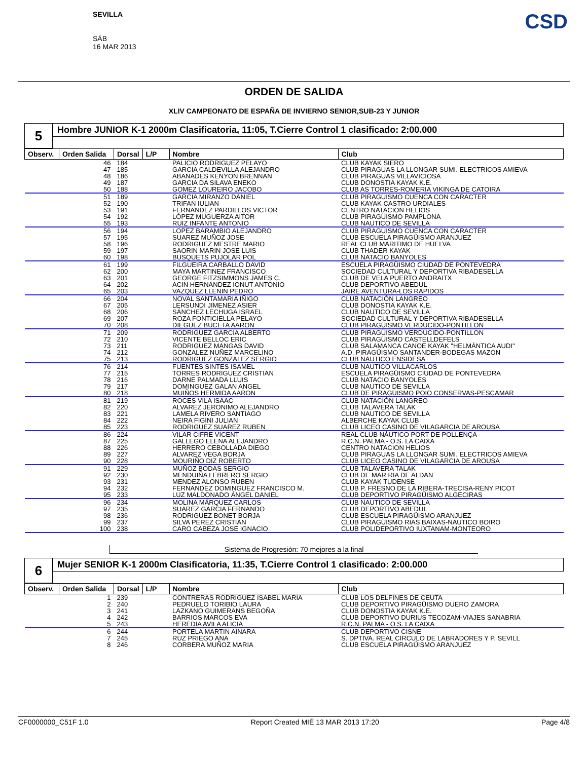SEVILLA
SÁB
16 MAR 2013
CSD
ORDEN DE SALIDA
XLIV CAMPEONATO DE ESPAÑA DE INVIERNO SENIOR,SUB-23 Y JUNIOR
5
Hombre JUNIOR K-1 2000m Clasificatoria, 11:05, T.Cierre Control 1 clasificado: 2:00.000
| Observ. | Orden Salida | Dorsal | L/P | Nombre | Club |
| --- | --- | --- | --- | --- | --- |
| | 46 | 184 | | PALICIO RODRIGUEZ PELAYO | CLUB KAYAK SIERO |
| | 47 | 185 | | GARCIA CALDEVILLA ALEJANDRO | CLUB PIRAGUAS LA LLONGAR SUMI. ELECTRICOS AMIEVA |
| | 48 | 186 | | ABANADES KENYON BRENNAN | CLUB PIRAGUAS VILLAVICIOSA |
| | 49 | 187 | | GARCIA DA SILAVA ENEKO | CLUB DONOSTIA KAYAK K.E. |
| | 50 | 188 | | GOMEZ LOUREIRO JACOBO | CLUB AS TORRES-ROMERIA VIKINGA DE CATOIRA |
| | 51 | 189 | | GARCIA MIRANZO DANIEL | CLUB PIRAGÜISMO CUENCA CON CARACTER |
| | 52 | 190 | | TRIFAN IULIAN | CLUB KAYAK CASTRO URDIALES |
| | 53 | 191 | | FERNANDEZ PARDILLOS VICTOR | CENTRO NATACION HELIOS |
| | 54 | 192 | | LÓPEZ MUGUERZA AITOR | CLUB PIRAGÜISMO PAMPLONA |
| | 55 | 193 | | RUIZ INFANTE ANTONIO | CLUB NAUTICO DE SEVILLA |
| | 56 | 194 | | LOPEZ BARAMBIO ALEJANDRO | CLUB PIRAGÜISMO CUENCA CON CARACTER |
| | 57 | 195 | | SUAREZ MUÑOZ JOSE | CLUB ESCUELA PIRAGÜISMO ARANJUEZ |
| | 58 | 196 | | RODRIGUEZ MESTRE MARIO | REAL CLUB MARITIMO DE HUELVA |
| | 59 | 197 | | SAORIN MARIN JOSE LUIS | CLUB THADER KAYAK |
| | 60 | 198 | | BUSQUETS PUJOLAR POL | CLUB NATACIO BANYOLES |
| | 61 | 199 | | FILGUEIRA CARBALLO DAVID | ESCUELA PIRAGÜISMO CIUDAD DE PONTEVEDRA |
| | 62 | 200 | | MAYA MARTINEZ FRANCISCO | SOCIEDAD CULTURAL Y DEPORTIVA RIBADESELLA |
| | 63 | 201 | | GEORGE FITZSIMMONS JAMES C. | CLUB DE VELA PUERTO ANDRAITX |
| | 64 | 202 | | ACIN HERNANDEZ IONUT ANTONIO | CLUB DEPORTIVO ABEDUL |
| | 65 | 203 | | VAZQUEZ LLENIN PEDRO | JAIRE AVENTURA-LOS RAPIDOS |
| | 66 | 204 | | NOVAL SANTAMARIA IÑIGO | CLUB NATACIÓN LANGREO |
| | 67 | 205 | | LERSUNDI JIMENEZ ASIER | CLUB DONOSTIA KAYAK K.E. |
| | 68 | 206 | | SÁNCHEZ LECHUGA ISRAEL | CLUB NAUTICO DE SEVILLA |
| | 69 | 207 | | ROZA FONTICIELLA PELAYO | SOCIEDAD CULTURAL Y DEPORTIVA RIBADESELLA |
| | 70 | 208 | | DIEGUEZ BUCETA AARON | CLUB PIRAGÜISMO VERDUCIDO-PONTILLON |
| | 71 | 209 | | RODRIGUEZ GARCIA ALBERTO | CLUB PIRAGÜISMO VERDUCIDO-PONTILLON |
| | 72 | 210 | | VICENTE BELLOC ERIC | CLUB PIRAGÜISMO CASTELLDEFELS |
| | 73 | 211 | | RODRIGUEZ MANGAS DAVID | CLUB SALAMANCA CANOE KAYAK "HELMÁNTICA AUDI" |
| | 74 | 212 | | GONZALEZ NUÑEZ MARCELINO | A.D. PIRAGÜISMO SANTANDER-BODEGAS MAZON |
| | 75 | 213 | | RODRIGUEZ GONZALEZ SERGIO | CLUB NAUTICO ENSIDESA |
| | 76 | 214 | | FUENTES SINTES ISAMEL | CLUB NAUTICO VILLACARLOS |
| | 77 | 215 | | TORRES RODRIGUEZ CRISTIAN | ESCUELA PIRAGÜISMO CIUDAD DE PONTEVEDRA |
| | 78 | 216 | | DARNE PALMADA LLUIS | CLUB NATACIO BANYOLES |
| | 79 | 217 | | DOMINGUEZ GALAN ANGEL | CLUB NAUTICO DE SEVILLA |
| | 80 | 218 | | MUIÑOS HERMIDA AARON | CLUB DE PIRAGÜISMO POIO CONSERVAS-PESCAMAR |
| | 81 | 219 | | ROCES VILA ISAAC | CLUB NATACIÓN LANGREO |
| | 82 | 220 | | ALVAREZ JERONIMO ALEJANDRO | CLUB TALAVERA TALAK |
| | 83 | 221 | | LAMELA RIVERO SANTIAGO | CLUB NAUTICO DE SEVILLA |
| | 84 | 222 | | NEIRA FIGINI JULIAN | ALBERCHE KAYAK CLUB |
| | 85 | 223 | | RODRIGUEZ SUAREZ RUBEN | CLUB LICEO CASINO DE VILAGARCIA DE AROUSA |
| | 86 | 224 | | VILAR CIFRE VICENT | REAL CLUB NÁUTICO PORT DE POLLENÇA |
| | 87 | 225 | | GALLEGO ELENA ALEJANDRO | R.C.N. PALMA - O.S. LA CAIXA |
| | 88 | 226 | | HERRERO CEBOLLADA DIEGO | CENTRO NATACION HELIOS |
| | 89 | 227 | | ALVAREZ VEGA BORJA | CLUB PIRAGUAS LA LLONGAR SUMI. ELECTRICOS AMIEVA |
| | 90 | 228 | | MOURIÑO DIZ ROBERTO | CLUB LICEO CASINO DE VILAGARCIA DE AROUSA |
| | 91 | 229 | | MUÑOZ BODAS SERGIO | CLUB TALAVERA TALAK |
| | 92 | 230 | | MENDUIÑA LEBRERO SERGIO | CLUB DE MAR RIA DE ALDAN |
| | 93 | 231 | | MENDEZ ALONSO RUBEN | CLUB KAYAK TUDENSE |
| | 94 | 232 | | FERNANDEZ DOMINGUEZ FRANCISCO M. | CLUB P. FRESNO DE LA RIBERA-TRECISA-RENY PICOT |
| | 95 | 233 | | LUZ MALDONADO ÁNGEL DANIEL | CLUB DEPORTIVO PIRAGÜISMO ALGECIRAS |
| | 96 | 234 | | MOLINA MÁRQUEZ CARLOS | CLUB NAUTICO DE SEVILLA |
| | 97 | 235 | | SUAREZ GARCIA FERNANDO | CLUB DEPORTIVO ABEDUL |
| | 98 | 236 | | RODRIGUEZ BONET BORJA | CLUB ESCUELA PIRAGÜISMO ARANJUEZ |
| | 99 | 237 | | SILVA PEREZ CRISTIAN | CLUB PIRAGÜISMO RIAS BAIXAS-NAUTICO BOIRO |
| | 100 | 238 | | CARO CABEZA JOSE IGNACIO | CLUB POLIDEPORTIVO IUXTANAM-MONTEORO |
Sistema de Progresión: 70 mejores a la final
6
Mujer SENIOR K-1 2000m Clasificatoria, 11:35, T.Cierre Control 1 clasificado: 2:00.000
| Observ. | Orden Salida | Dorsal | L/P | Nombre | Club |
| --- | --- | --- | --- | --- | --- |
| | 1 | 239 | | CONTRERAS RODRIGUEZ ISABEL MARIA | CLUB LOS DELFINES DE CEUTA |
| | 2 | 240 | | PEDRUELO TORIBIO LAURA | CLUB DEPORTIVO PIRAGÜISMO DUERO ZAMORA |
| | 3 | 241 | | LAZKANO GUIMERANS BEGOÑA | CLUB DONOSTIA KAYAK K.E. |
| | 4 | 242 | | BARRIOS MARCOS EVA | CLUB DEPORTIVO DURIUS TECOZAM-VIAJES SANABRIA |
| | 5 | 243 | | HEREDIA AVILA ALICIA | R.C.N. PALMA - O.S. LA CAIXA |
| | 6 | 244 | | PORTELA MARTIN AINARA | CLUB DEPORTIVO CISNE |
| | 7 | 245 | | RUZ PRIEGO ANA | S. DPTIVA. REAL CIRCULO DE LABRADORES Y P. SEVILL |
| | 8 | 246 | | CORBERA MUÑOZ MARIA | CLUB ESCUELA PIRAGÜISMO ARANJUEZ |
CF0000000_C51F 1.0 Report Created MIÉ 13 MAR 2013 17:20 Page 4/8